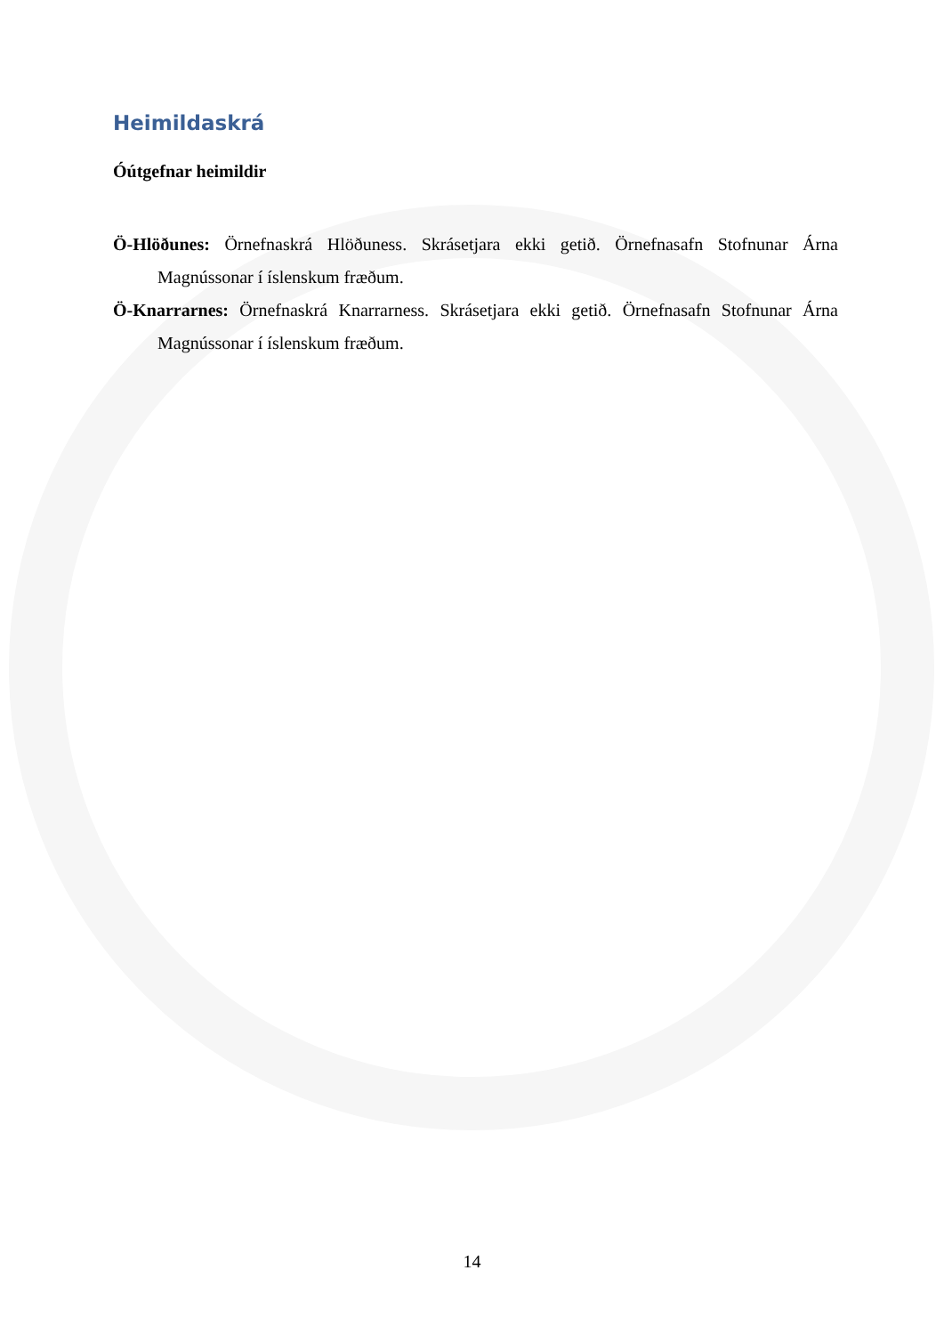Heimildaskrá
Óútgefnar heimildir
Ö-Hlöðunes: Örnefnaskrá Hlöðuness. Skrásetjara ekki getið. Örnefnasafn Stofnunar Árna Magnússonar í íslenskum fræðum.
Ö-Knarrarnes: Örnefnaskrá Knarrarness. Skrásetjara ekki getið. Örnefnasafn Stofnunar Árna Magnússonar í íslenskum fræðum.
14